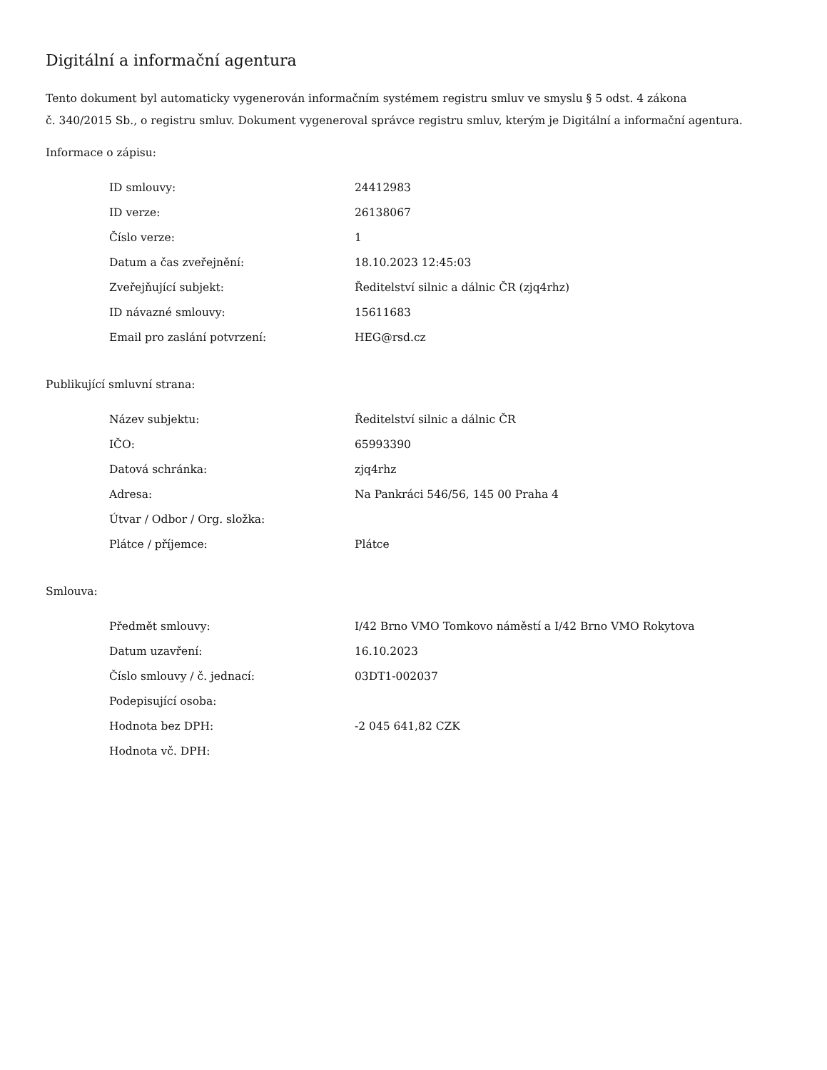Digitální a informační agentura
Tento dokument byl automaticky vygenerován informačním systémem registru smluv ve smyslu § 5 odst. 4 zákona
č. 340/2015 Sb., o registru smluv. Dokument vygeneroval správce registru smluv, kterým je Digitální a informační agentura.
Informace o zápisu:
| ID smlouvy: | 24412983 |
| ID verze: | 26138067 |
| Číslo verze: | 1 |
| Datum a čas zveřejnění: | 18.10.2023 12:45:03 |
| Zveřejňující subjekt: | Ředitelství silnic a dálnic ČR (zjq4rhz) |
| ID návazné smlouvy: | 15611683 |
| Email pro zaslání potvrzení: | HEG@rsd.cz |
Publikující smluvní strana:
| Název subjektu: | Ředitelství silnic a dálnic ČR |
| IČO: | 65993390 |
| Datová schránka: | zjq4rhz |
| Adresa: | Na Pankráci 546/56, 145 00 Praha 4 |
| Útvar / Odbor / Org. složka: | |
| Plátce / příjemce: | Plátce |
Smlouva:
| Předmět smlouvy: | I/42 Brno VMO Tomkovo náměstí a I/42 Brno VMO Rokytova |
| Datum uzavření: | 16.10.2023 |
| Číslo smlouvy / č. jednací: | 03DT1-002037 |
| Podepisující osoba: | |
| Hodnota bez DPH: | -2 045 641,82 CZK |
| Hodnota vč. DPH: | |